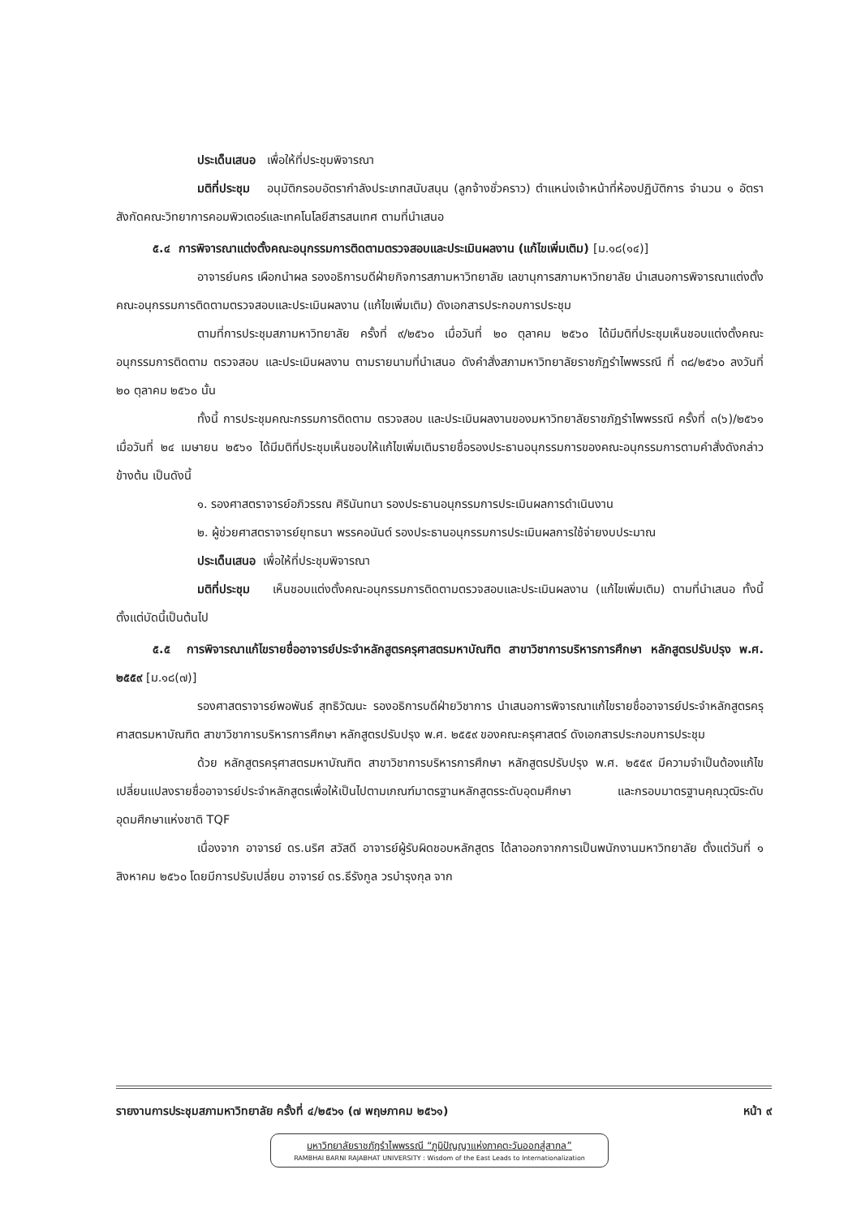ประเด็นเสนอ เพื่อให้ที่ประชุมพิจารณา
มติที่ประชุม อนุมัติกรอบอัตรากำลังประเภทสนับสนุน (ลูกจ้างชั่วคราว) ตำแหน่งเจ้าหน้าที่ห้องปฏิบัติการ จำนวน ๑ อัตรา สังกัดคณะวิทยาการคอมพิวเตอร์และเทคโนโลยีสารสนเทศ ตามที่นำเสนอ
๕.๔ การพิจารณาแต่งตั้งคณะอนุกรรมการติดตามตรวจสอบและประเมินผลงาน (แก้ไขเพิ่มเติม) [ม.๑๘(๑๔)]
อาจารย์นคร เผือกนำผล รองอธิการบดีฝ่ายกิจการสภามหาวิทยาลัย เลขานุการสภามหาวิทยาลัย นำเสนอการพิจารณาแต่งตั้งคณะอนุกรรมการติดตามตรวจสอบและประเมินผลงาน (แก้ไขเพิ่มเติม) ดังเอกสารประกอบการประชุม
ตามที่การประชุมสภามหาวิทยาลัย ครั้งที่ ๙/๒๕๖๐ เมื่อวันที่ ๒๐ ตุลาคม ๒๕๖๐ ได้มีมติที่ประชุมเห็นชอบแต่งตั้งคณะอนุกรรมการติดตาม ตรวจสอบ และประเมินผลงาน ตามรายนามที่นำเสนอ ดังคำสั่งสภามหาวิทยาลัยราชภัฏรำไพพรรณี ที่ ๓๘/๒๕๖๐ ลงวันที่ ๒๐ ตุลาคม ๒๕๖๐ นั้น
ทั้งนี้ การประชุมคณะกรรมการติดตาม ตรวจสอบ และประเมินผลงานของมหาวิทยาลัยราชภัฏรำไพพรรณี ครั้งที่ ๓(๖)/๒๕๖๑ เมื่อวันที่ ๒๔ เมษายน ๒๕๖๑ ได้มีมติที่ประชุมเห็นชอบให้แก้ไขเพิ่มเติมรายชื่อรองประธานอนุกรรมการของคณะอนุกรรมการตามคำสั่งดังกล่าวข้างต้น เป็นดังนี้
๑. รองศาสตราจารย์อภิวรรณ ศิรินันทนา รองประธานอนุกรรมการประเมินผลการดำเนินงาน
๒. ผู้ช่วยศาสตราจารย์ยุทธนา พรรคอนันต์ รองประธานอนุกรรมการประเมินผลการใช้จ่ายงบประมาณ
ประเด็นเสนอ เพื่อให้ที่ประชุมพิจารณา
มติที่ประชุม เห็นชอบแต่งตั้งคณะอนุกรรมการติดตามตรวจสอบและประเมินผลงาน (แก้ไขเพิ่มเติม) ตามที่นำเสนอ ทั้งนี้ตั้งแต่บัดนี้เป็นต้นไป
๕.๕ การพิจารณาแก้ไขรายชื่ออาจารย์ประจำหลักสูตรครุศาสตรมหาบัณฑิต สาขาวิชาการบริหารการศึกษา หลักสูตรปรับปรุง พ.ศ. ๒๕๕๙ [ม.๑๘(๗)]
รองศาสตราจารย์พอพันธ์ สุทธิวัฒนะ รองอธิการบดีฝ่ายวิชาการ นำเสนอการพิจารณาแก้ไขรายชื่ออาจารย์ประจำหลักสูตรครุศาสตรมหาบัณฑิต สาขาวิชาการบริหารการศึกษา หลักสูตรปรับปรุง พ.ศ. ๒๕๕๙ ของคณะครุศาสตร์ ดังเอกสารประกอบการประชุม
ด้วย หลักสูตรครุศาสตรมหาบัณฑิต สาขาวิชาการบริหารการศึกษา หลักสูตรปรับปรุง พ.ศ. ๒๕๕๙ มีความจำเป็นต้องแก้ไขเปลี่ยนแปลงรายชื่ออาจารย์ประจำหลักสูตรเพื่อให้เป็นไปตามเกณฑ์มาตรฐานหลักสูตรระดับอุดมศึกษา และกรอบมาตรฐานคุณวุฒิระดับอุดมศึกษาแห่งชาติ TQF
เนื่องจาก อาจารย์ ดร.นริศ สวัสดี อาจารย์ผู้รับผิดชอบหลักสูตร ได้ลาออกจากการเป็นพนักงานมหาวิทยาลัย ตั้งแต่วันที่ ๑ สิงหาคม ๒๕๖๐ โดยมีการปรับเปลี่ยน อาจารย์ ดร.ธีรังกูล วรบำรุงกุล จาก
รายงานการประชุมสภามหาวิทยาลัย ครั้งที่ ๔/๒๕๖๑ (๗ พฤษภาคม ๒๕๖๑) หน้า ๙
มหาวิทยาลัยราชภัฏรำไพพรรณี “ภูมิปัญญาแห่งภาคตะวันออกสู่สากล”
RAMBHAI BARNI RAJABHAT UNIVERSITY : Wisdom of the East Leads to Internationalization